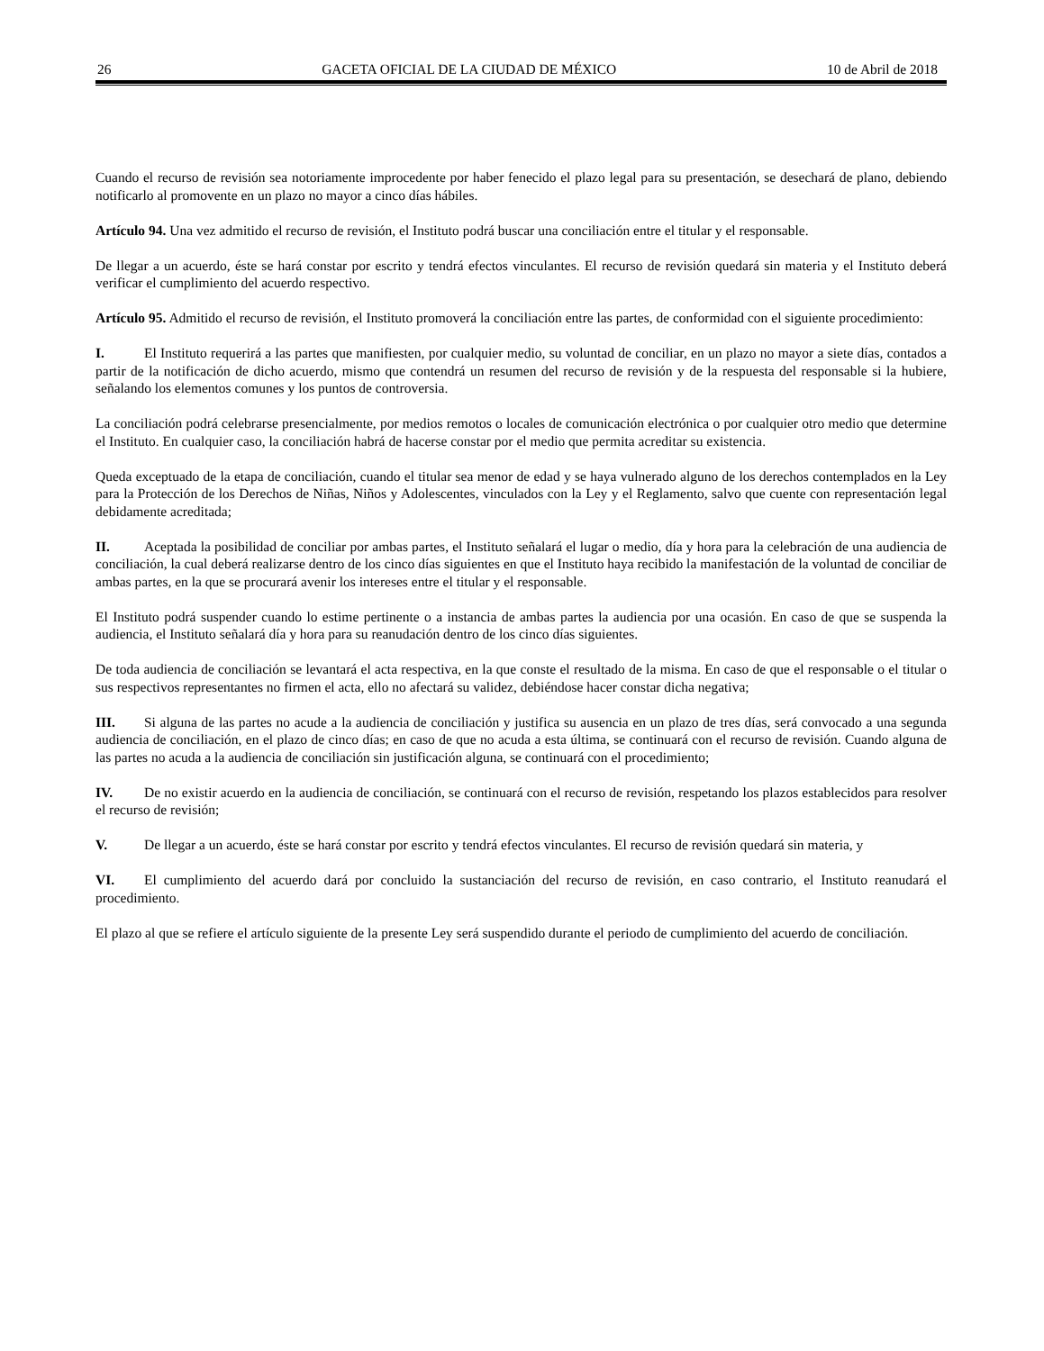26 GACETA OFICIAL DE LA CIUDAD DE MÉXICO 10 de Abril de 2018
Cuando el recurso de revisión sea notoriamente improcedente por haber fenecido el plazo legal para su presentación, se desechará de plano, debiendo notificarlo al promovente en un plazo no mayor a cinco días hábiles.
Artículo 94. Una vez admitido el recurso de revisión, el Instituto podrá buscar una conciliación entre el titular y el responsable.
De llegar a un acuerdo, éste se hará constar por escrito y tendrá efectos vinculantes. El recurso de revisión quedará sin materia y el Instituto deberá verificar el cumplimiento del acuerdo respectivo.
Artículo 95. Admitido el recurso de revisión, el Instituto promoverá la conciliación entre las partes, de conformidad con el siguiente procedimiento:
I. El Instituto requerirá a las partes que manifiesten, por cualquier medio, su voluntad de conciliar, en un plazo no mayor a siete días, contados a partir de la notificación de dicho acuerdo, mismo que contendrá un resumen del recurso de revisión y de la respuesta del responsable si la hubiere, señalando los elementos comunes y los puntos de controversia.
La conciliación podrá celebrarse presencialmente, por medios remotos o locales de comunicación electrónica o por cualquier otro medio que determine el Instituto. En cualquier caso, la conciliación habrá de hacerse constar por el medio que permita acreditar su existencia.
Queda exceptuado de la etapa de conciliación, cuando el titular sea menor de edad y se haya vulnerado alguno de los derechos contemplados en la Ley para la Protección de los Derechos de Niñas, Niños y Adolescentes, vinculados con la Ley y el Reglamento, salvo que cuente con representación legal debidamente acreditada;
II. Aceptada la posibilidad de conciliar por ambas partes, el Instituto señalará el lugar o medio, día y hora para la celebración de una audiencia de conciliación, la cual deberá realizarse dentro de los cinco días siguientes en que el Instituto haya recibido la manifestación de la voluntad de conciliar de ambas partes, en la que se procurará avenir los intereses entre el titular y el responsable.
El Instituto podrá suspender cuando lo estime pertinente o a instancia de ambas partes la audiencia por una ocasión. En caso de que se suspenda la audiencia, el Instituto señalará día y hora para su reanudación dentro de los cinco días siguientes.
De toda audiencia de conciliación se levantará el acta respectiva, en la que conste el resultado de la misma. En caso de que el responsable o el titular o sus respectivos representantes no firmen el acta, ello no afectará su validez, debiéndose hacer constar dicha negativa;
III. Si alguna de las partes no acude a la audiencia de conciliación y justifica su ausencia en un plazo de tres días, será convocado a una segunda audiencia de conciliación, en el plazo de cinco días; en caso de que no acuda a esta última, se continuará con el recurso de revisión. Cuando alguna de las partes no acuda a la audiencia de conciliación sin justificación alguna, se continuará con el procedimiento;
IV. De no existir acuerdo en la audiencia de conciliación, se continuará con el recurso de revisión, respetando los plazos establecidos para resolver el recurso de revisión;
V. De llegar a un acuerdo, éste se hará constar por escrito y tendrá efectos vinculantes. El recurso de revisión quedará sin materia, y
VI. El cumplimiento del acuerdo dará por concluido la sustanciación del recurso de revisión, en caso contrario, el Instituto reanudará el procedimiento.
El plazo al que se refiere el artículo siguiente de la presente Ley será suspendido durante el periodo de cumplimiento del acuerdo de conciliación.